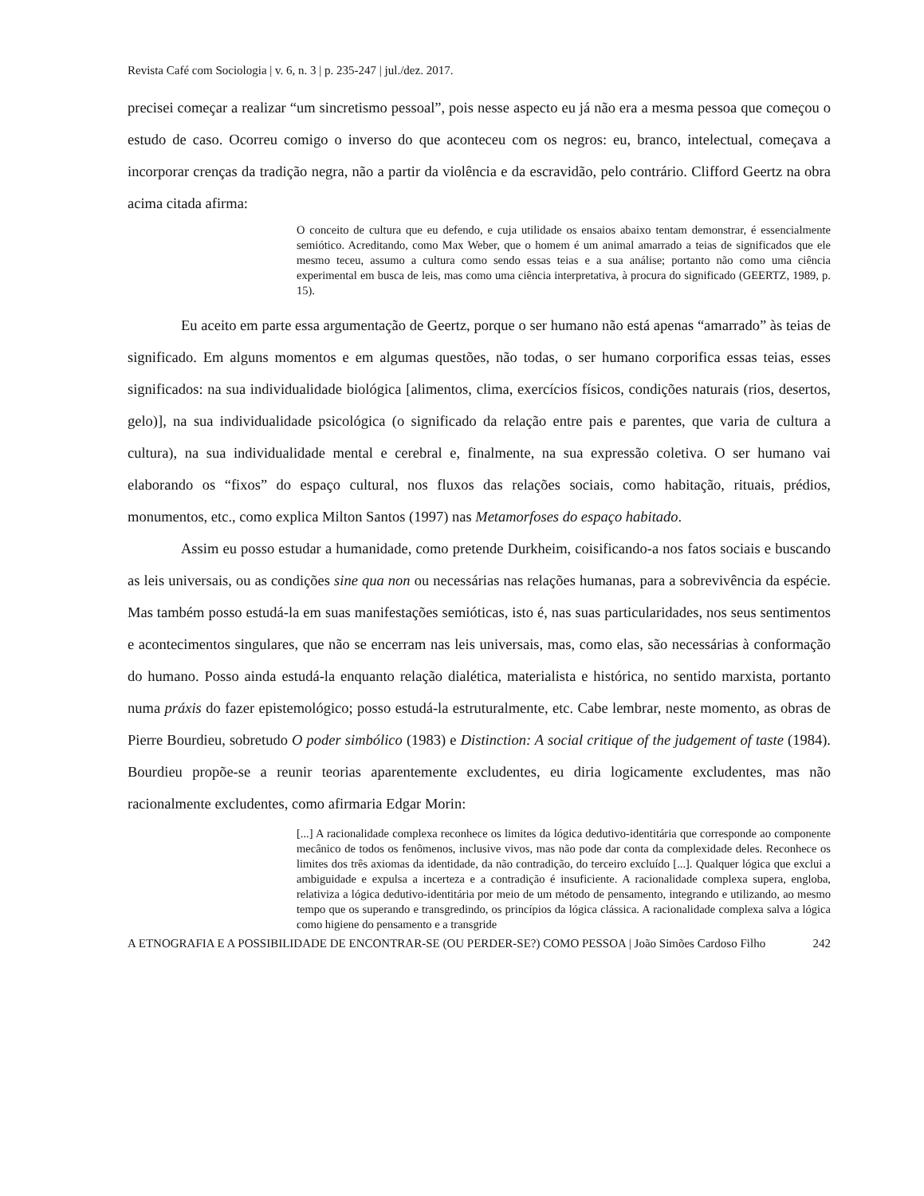Revista Café com Sociologia | v. 6, n. 3 | p. 235-247 | jul./dez. 2017.
precisei começar a realizar “um sincretismo pessoal”, pois nesse aspecto eu já não era a mesma pessoa que começou o estudo de caso. Ocorreu comigo o inverso do que aconteceu com os negros: eu, branco, intelectual, começava a incorporar crenças da tradição negra, não a partir da violência e da escravidão, pelo contrário. Clifford Geertz na obra acima citada afirma:
O conceito de cultura que eu defendo, e cuja utilidade os ensaios abaixo tentam demonstrar, é essencialmente semiótico. Acreditando, como Max Weber, que o homem é um animal amarrado a teias de significados que ele mesmo teceu, assumo a cultura como sendo essas teias e a sua análise; portanto não como uma ciência experimental em busca de leis, mas como uma ciência interpretativa, à procura do significado (GEERTZ, 1989, p. 15).
Eu aceito em parte essa argumentação de Geertz, porque o ser humano não está apenas “amarrado” às teias de significado. Em alguns momentos e em algumas questões, não todas, o ser humano corporifica essas teias, esses significados: na sua individualidade biológica [alimentos, clima, exercícios físicos, condições naturais (rios, desertos, gelo)], na sua individualidade psicológica (o significado da relação entre pais e parentes, que varia de cultura a cultura), na sua individualidade mental e cerebral e, finalmente, na sua expressão coletiva. O ser humano vai elaborando os “fixos” do espaço cultural, nos fluxos das relações sociais, como habitação, rituais, prédios, monumentos, etc., como explica Milton Santos (1997) nas Metamorfoses do espaço habitado.
Assim eu posso estudar a humanidade, como pretende Durkheim, coisificando-a nos fatos sociais e buscando as leis universais, ou as condições sine qua non ou necessárias nas relações humanas, para a sobrevivência da espécie. Mas também posso estudá-la em suas manifestações semióticas, isto é, nas suas particularidades, nos seus sentimentos e acontecimentos singulares, que não se encerram nas leis universais, mas, como elas, são necessárias à conformação do humano. Posso ainda estudá-la enquanto relação dialética, materialista e histórica, no sentido marxista, portanto numa práxis do fazer epistemológico; posso estudá-la estruturalmente, etc. Cabe lembrar, neste momento, as obras de Pierre Bourdieu, sobretudo O poder simbólico (1983) e Distinction: A social critique of the judgement of taste (1984). Bourdieu propõe-se a reunir teorias aparentemente excludentes, eu diria logicamente excludentes, mas não racionalmente excludentes, como afirmaria Edgar Morin:
[...] A racionalidade complexa reconhece os limites da lógica dedutivo-identitária que corresponde ao componente mecânico de todos os fenômenos, inclusive vivos, mas não pode dar conta da complexidade deles. Reconhece os limites dos três axiomas da identidade, da não contradição, do terceiro excluído [...]. Qualquer lógica que exclui a ambiguidade e expulsa a incerteza e a contradição é insuficiente. A racionalidade complexa supera, engloba, relativiza a lógica dedutivo-identitária por meio de um método de pensamento, integrando e utilizando, ao mesmo tempo que os superando e transgredindo, os princípios da lógica clássica. A racionalidade complexa salva a lógica como higiene do pensamento e a transgride
A ETNOGRAFIA E A POSSIBILIDADE DE ENCONTRAR-SE (OU PERDER-SE?) COMO PESSOA | João Simões Cardoso Filho 242